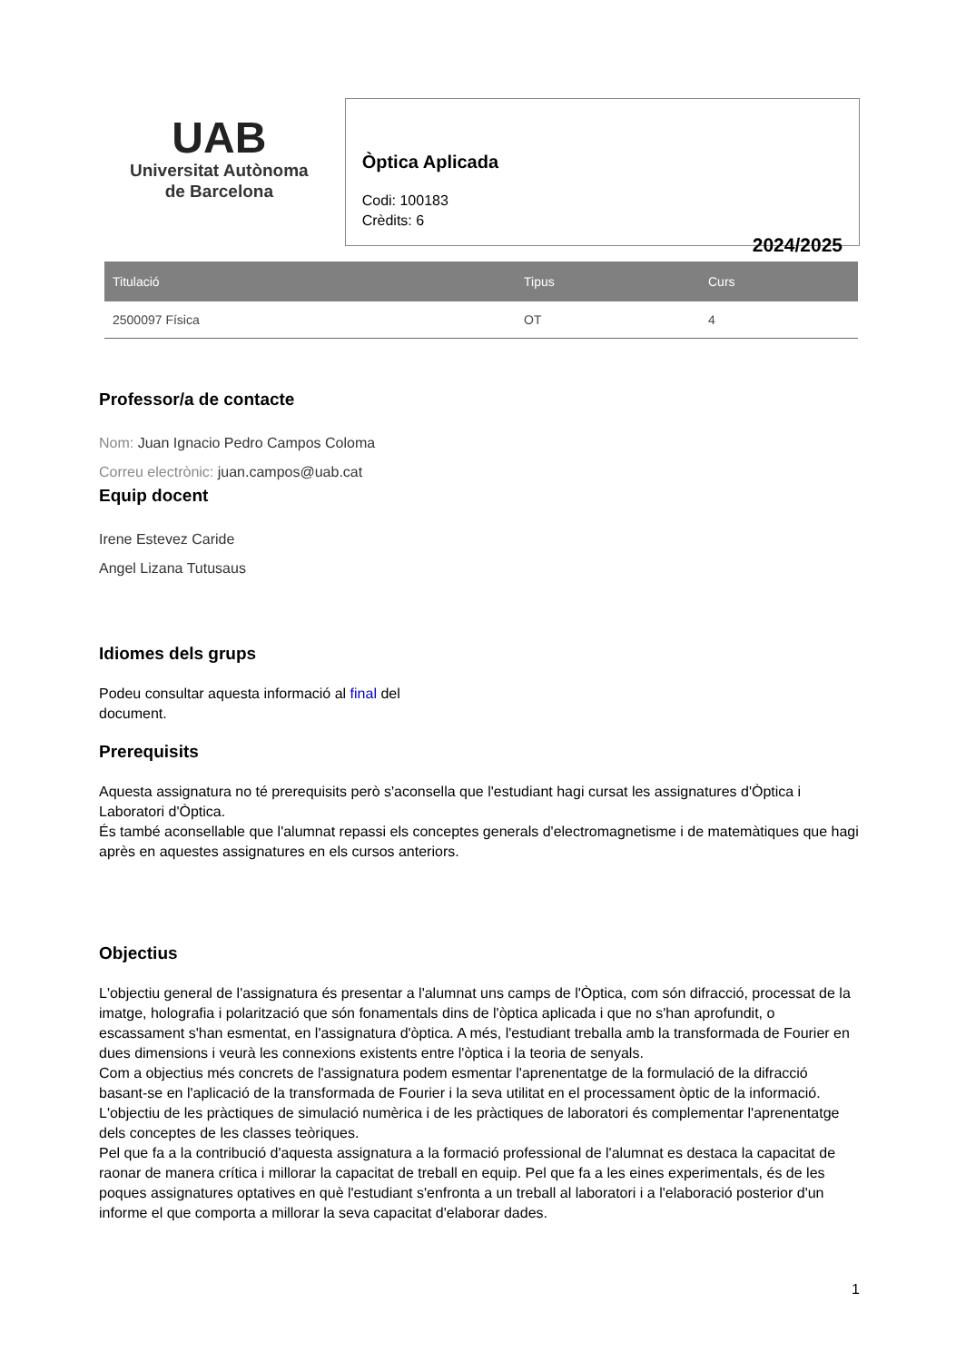UAB
Universitat Autònoma
de Barcelona
Òptica Aplicada
Codi: 100183
Crèdits: 6
2024/2025
| Titulació | Tipus | Curs |
| --- | --- | --- |
| 2500097 Física | OT | 4 |
Professor/a de contacte
Nom: Juan Ignacio Pedro Campos Coloma
Correu electrònic: juan.campos@uab.cat
Equip docent
Irene Estevez Caride
Angel Lizana Tutusaus
Idiomes dels grups
Podeu consultar aquesta informació al final del
document.
Prerequisits
Aquesta assignatura no té prerequisits però s'aconsella que l'estudiant hagi cursat les assignatures d'Òptica i Laboratori d'Òptica.
És també aconsellable que l'alumnat repassi els conceptes generals d'electromagnetisme i de matemàtiques que hagi après en aquestes assignatures en els cursos anteriors.
Objectius
L'objectiu general de l'assignatura és presentar a l'alumnat uns camps de l'Òptica, com són difracció, processat de la imatge, holografia i polarització que són fonamentals dins de l'òptica aplicada i que no s'han aprofundit, o escassament s'han esmentat, en l'assignatura d'òptica. A més, l'estudiant treballa amb la transformada de Fourier en dues dimensions i veurà les connexions existents entre l'òptica i la teoria de senyals.
Com a objectius més concrets de l'assignatura podem esmentar l'aprenentatge de la formulació de la difracció basant-se en l'aplicació de la transformada de Fourier i la seva utilitat en el processament òptic de la informació.
L'objectiu de les pràctiques de simulació numèrica i de les pràctiques de laboratori és complementar l'aprenentatge dels conceptes de les classes teòriques.
Pel que fa a la contribució d'aquesta assignatura a la formació professional de l'alumnat es destaca la capacitat de raonar de manera crítica i millorar la capacitat de treball en equip. Pel que fa a les eines experimentals, és de les poques assignatures optatives en què l'estudiant s'enfronta a un treball al laboratori i a l'elaboració posterior d'un informe el que comporta a millorar la seva capacitat d'elaborar dades.
1